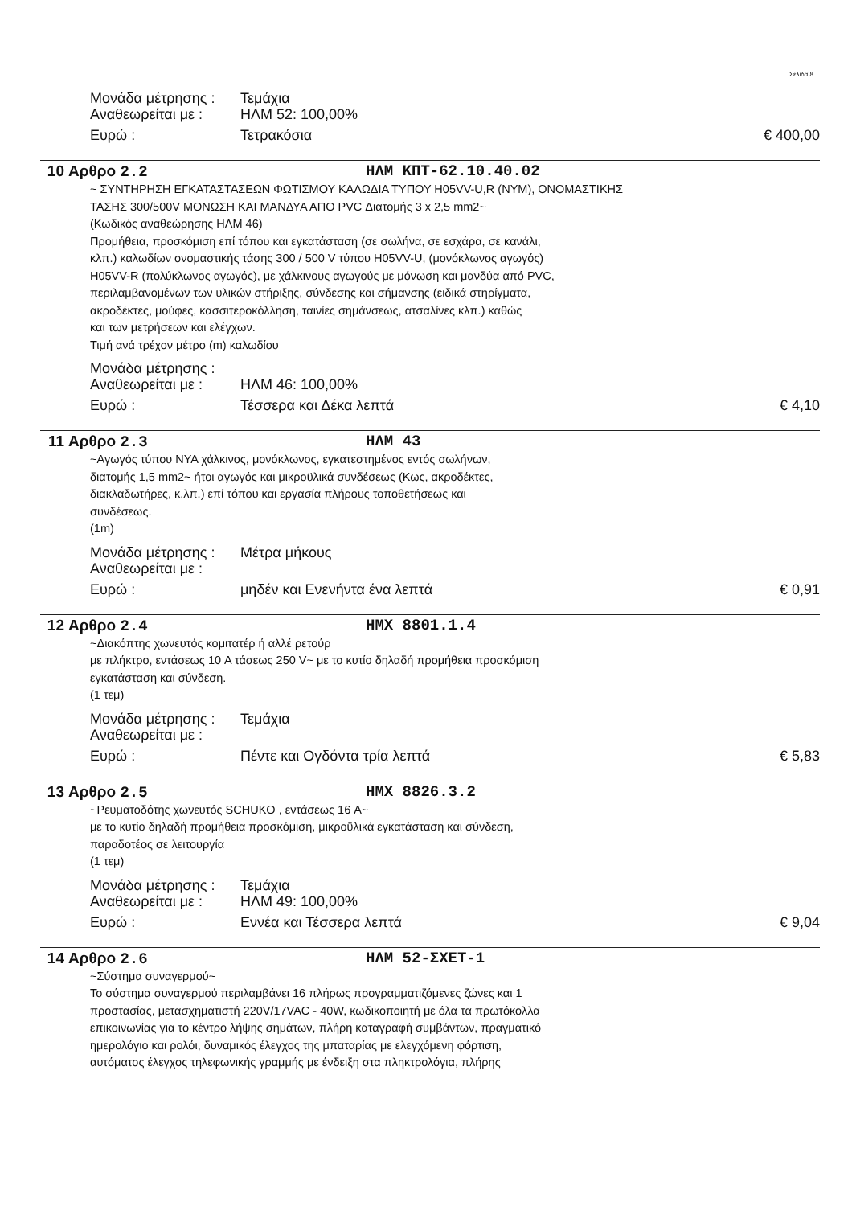Σελίδα 8
Μονάδα μέτρησης : Τεμάχια
Αναθεωρείται με : ΗΛΜ 52: 100,00%
Ευρώ : Τετρακόσια € 400,00
10 Αρθρο 2.2 ΗΛΜ ΚΠΤ-62.10.40.02
~ ΣΥΝΤΗΡΗΣΗ ΕΓΚΑΤΑΣΤΑΣΕΩΝ ΦΩΤΙΣΜΟΥ ΚΑΛΩΔΙΑ ΤΥΠΟΥ H05VV-U,R (NYM), ΟΝΟΜΑΣΤΙΚΗΣ
ΤΑΣΗΣ 300/500V ΜΟΝΩΣΗ ΚΑΙ ΜΑΝΔΥΑ ΑΠΟ PVC Διατομής 3 x 2,5 mm2~
(Κωδικός αναθεώρησης ΗΛΜ 46)
Προμήθεια, προσκόμιση επί τόπου και εγκατάσταση (σε σωλήνα, σε εσχάρα, σε κανάλι,
κλπ.) καλωδίων ονομαστικής τάσης 300 / 500 V τύπου H05VV-U, (μονόκλωνος αγωγός)
H05VV-R (πολύκλωνος αγωγός), με χάλκινους αγωγούς με μόνωση και μανδύα από PVC,
περιλαμβανομένων των υλικών στήριξης, σύνδεσης και σήμανσης (ειδικά στηρίγματα,
ακροδέκτες, μούφες, κασσιτεροκόλληση, ταινίες σημάνσεως, ατσαλίνες κλπ.) καθώς
και των μετρήσεων και ελέγχων.
Τιμή ανά τρέχον μέτρο (m) καλωδίου
Μονάδα μέτρησης :
Αναθεωρείται με : ΗΛΜ 46: 100,00%
Ευρώ : Τέσσερα και Δέκα λεπτά € 4,10
11 Αρθρο 2.3 ΗΛΜ 43
~Αγωγός τύπου NYA χάλκινος, μονόκλωνος, εγκατεστημένος εντός σωλήνων,
διατομής 1,5 mm2~ ήτοι αγωγός και μικροϋλικά συνδέσεως (Κως, ακροδέκτες,
διακλαδωτήρες, κ.λπ.) επί τόπου και εργασία πλήρους τοποθετήσεως και
συνδέσεως.
(1m)
Μονάδα μέτρησης : Μέτρα μήκους
Αναθεωρείται με :
Ευρώ : μηδέν και Ενενήντα ένα λεπτά € 0,91
12 Αρθρο 2.4 ΗΜΧ 8801.1.4
~Διακόπτης χωνευτός κομιτατέρ ή αλλέ ρετούρ
με πλήκτρο, εντάσεως 10 A τάσεως 250 V~ με το κυτίο δηλαδή προμήθεια προσκόμιση
εγκατάσταση και σύνδεση.
(1 τεμ)
Μονάδα μέτρησης : Τεμάχια
Αναθεωρείται με :
Ευρώ : Πέντε και Ογδόντα τρία λεπτά € 5,83
13 Αρθρο 2.5 ΗΜΧ 8826.3.2
~Ρευματοδότης χωνευτός SCHUKO , εντάσεως 16 A~
με το κυτίο δηλαδή προμήθεια προσκόμιση, μικροϋλικά εγκατάσταση και σύνδεση,
παραδοτέος σε λειτουργία
(1 τεμ)
Μονάδα μέτρησης : Τεμάχια
Αναθεωρείται με : ΗΛΜ 49: 100,00%
Ευρώ : Εννέα και Τέσσερα λεπτά € 9,04
14 Αρθρο 2.6 ΗΛΜ 52-ΣΧΕΤ-1
~Σύστημα συναγερμού~
Το σύστημα συναγερμού περιλαμβάνει 16 πλήρως προγραμματιζόμενες ζώνες και 1
προστασίας, μετασχηματιστή 220V/17VAC - 40W, κωδικοποιητή με όλα τα πρωτόκολλα
επικοινωνίας για το κέντρο λήψης σημάτων, πλήρη καταγραφή συμβάντων, πραγματικό
ημερολόγιο και ρολόι, δυναμικός έλεγχος της μπαταρίας με ελεγχόμενη φόρτιση,
αυτόματος έλεγχος τηλεφωνικής γραμμής με ένδειξη στα πληκτρολόγια, πλήρης